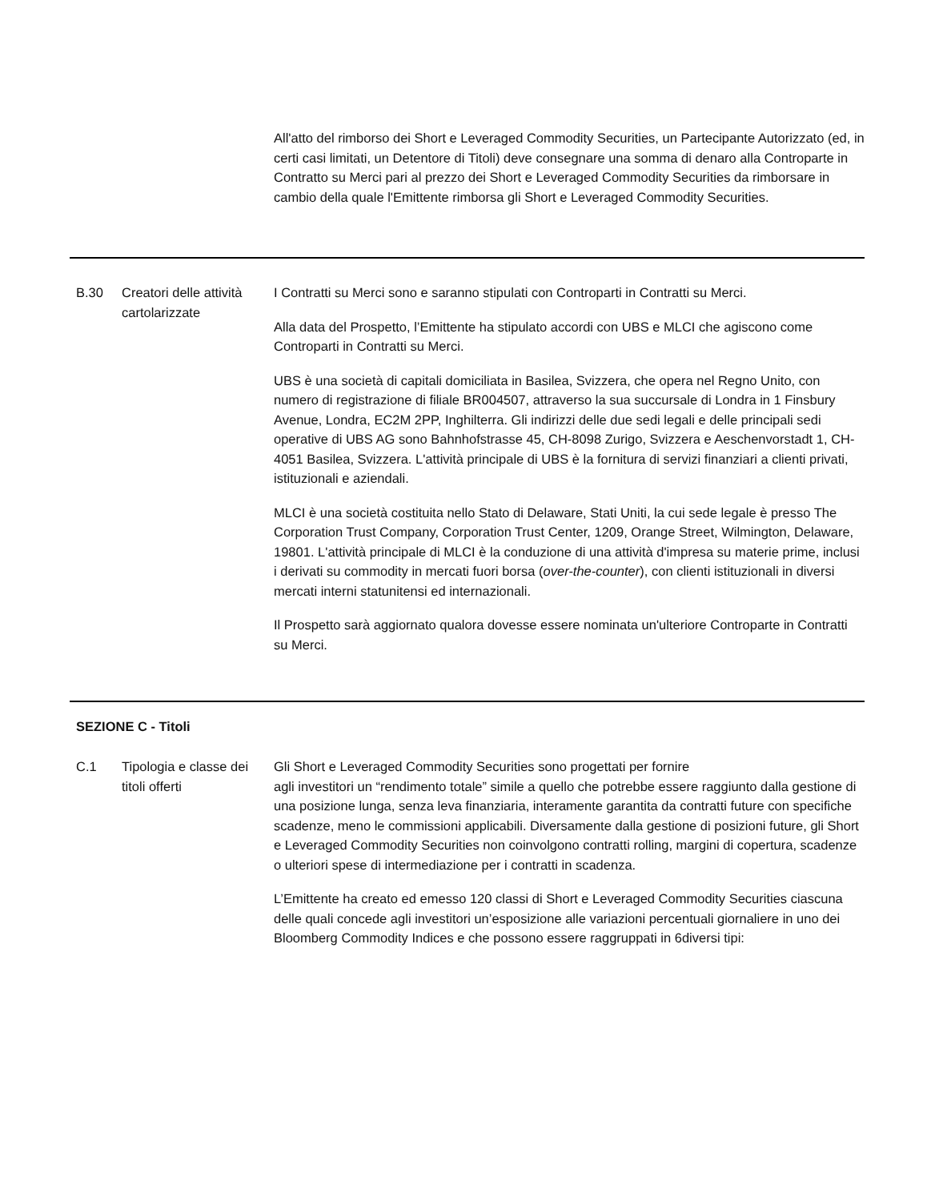| | | All'atto del rimborso dei Short e Leveraged Commodity Securities, un Partecipante Autorizzato (ed, in certi casi limitati, un Detentore di Titoli) deve consegnare una somma di denaro alla Controparte in Contratto su Merci pari al prezzo dei Short e Leveraged Commodity Securities da rimborsare in cambio della quale l'Emittente rimborsa gli Short e Leveraged Commodity Securities. |
| B.30 | Creatori delle attività cartolarizzate | I Contratti su Merci sono e saranno stipulati con Controparti in Contratti su Merci. Alla data del Prospetto, l’Emittente ha stipulato accordi con UBS e MLCI che agiscono come Controparti in Contratti su Merci. UBS è una società di capitali domiciliata in Basilea, Svizzera, che opera nel Regno Unito, con numero di registrazione di filiale BR004507, attraverso la sua succursale di Londra in 1 Finsbury Avenue, Londra, EC2M 2PP, Inghilterra. Gli indirizzi delle due sedi legali e delle principali sedi operative di UBS AG sono Bahnhofstrasse 45, CH-8098 Zurigo, Svizzera e Aeschenvorstadt 1, CH-4051 Basilea, Svizzera. L'attività principale di UBS è la fornitura di servizi finanziari a clienti privati, istituzionali e aziendali. MLCI è una società costituita nello Stato di Delaware, Stati Uniti, la cui sede legale è presso The Corporation Trust Company, Corporation Trust Center, 1209, Orange Street, Wilmington, Delaware, 19801. L'attività principale di MLCI è la conduzione di una attività d'impresa su materie prime, inclusi i derivati su commodity in mercati fuori borsa ( over-the-counter ), con clienti istituzionali in diversi mercati interni statunitensi ed internazionali. Il Prospetto sarà aggiornato qualora dovesse essere nominata un'ulteriore Controparte in Contratti su Merci. |
| SEZIONE C - Titoli | | |
| C.1 | Tipologia e classe dei titoli offerti | Gli Short e Leveraged Commodity Securities sono progettati per fornire agli investitori un “rendimento totale” simile a quello che potrebbe essere raggiunto dalla gestione di una posizione lunga, senza leva finanziaria, interamente garantita da contratti future con specifiche scadenze, meno le commissioni applicabili. Diversamente dalla gestione di posizioni future, gli Short e Leveraged Commodity Securities non coinvolgono contratti rolling, margini di copertura, scadenze o ulteriori spese di intermediazione per i contratti in scadenza. L’Emittente ha creato ed emesso 120 classi di Short e Leveraged Commodity Securities ciascuna delle quali concede agli investitori un’esposizione alle variazioni percentuali giornaliere in uno dei Bloomberg Commodity Indices e che possono essere raggruppati in 6diversi tipi: |